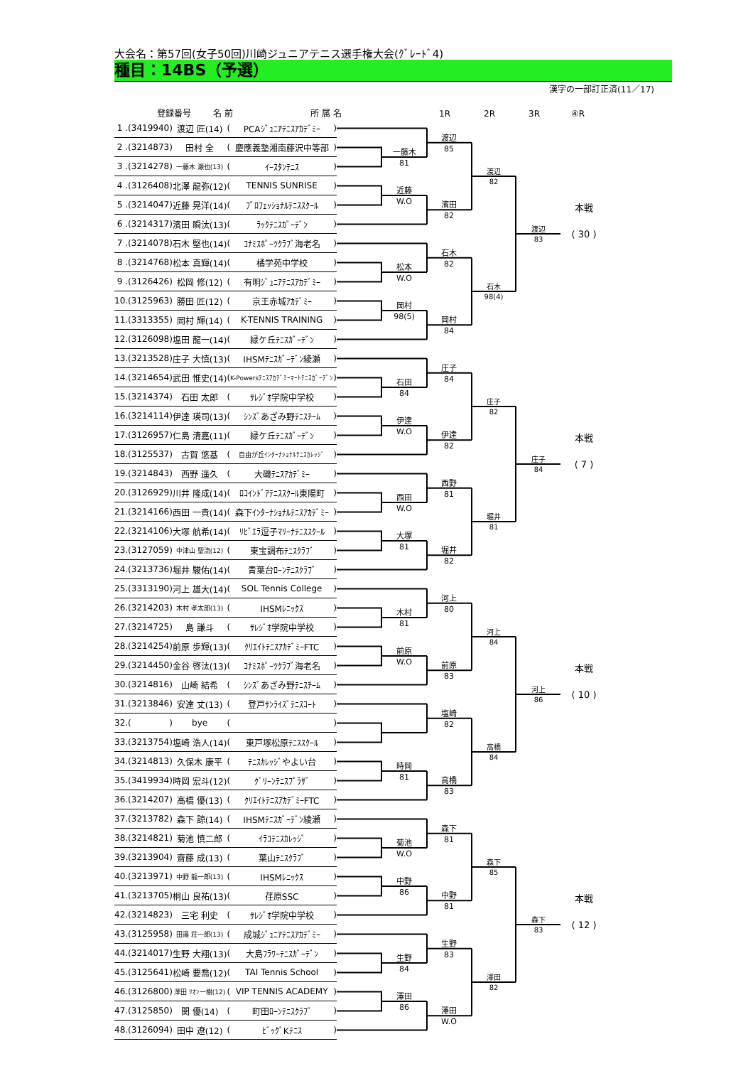大会名：第57回(女子50回)川崎ジュニアテニス選手権大会(ｸﾞﾚｰﾄﾞ4)
種目：14BS（予選）
漢字の一部訂正済(11／17)
登録番号 名 前 所 属 名 1R 2R 3R ④R
| 1 | . | ( | 3419940 | ) | 渡辺 匠(14) | ( | PCAｼﾞｭﾆｱﾃﾆｽｱｶﾃﾞﾐｰ | ) |
| 2 | . | ( | 3214873 | ) | 田村 全 | ( | 慶應義塾湘南藤沢中等部 | ) |
| 3 | . | ( | 3214278 | ) | 一藤木 瀬也(13) | ( | ｲｰｽﾀﾝﾃﾆｽ | ) |
| 4 | . | ( | 3126408 | ) | 北澤 龍弥(12) | ( | TENNIS SUNRISE | ) |
| 5 | . | ( | 3214047 | ) | 近藤 晃洋(14) | ( | ﾌﾟﾛﾌｪｯｼｮﾅﾙﾃﾆｽｽｸｰﾙ | ) |
| 6 | . | ( | 3214317 | ) | 濱田 瞬汰(13) | ( | ﾗｯｸﾃﾆｽｶﾞｰﾃﾞﾝ | ) |
| 7 | . | ( | 3214078 | ) | 石木 堅也(14) | ( | ｺﾅﾐｽﾎﾟｰﾂｸﾗﾌﾞ海老名 | ) |
| 8 | . | ( | 3214768 | ) | 松本 真輝(14) | ( | 橘学苑中学校 | ) |
| 9 | . | ( | 3126426 | ) | 松岡 修(12) | ( | 有明ｼﾞｭﾆｱﾃﾆｽｱｶﾃﾞﾐｰ | ) |
| 10 | . | ( | 3125963 | ) | 勝田 匠(12) | ( | 京王赤城ｱｶﾃﾞﾐｰ | ) |
| 11 | . | ( | 3313355 | ) | 岡村 輝(14) | ( | K-TENNIS TRAINING | ) |
| 12 | . | ( | 3126098 | ) | 塩田 龍一(14) | ( | 緑ケ丘ﾃﾆｽｶﾞｰﾃﾞﾝ | ) |
| 13 | . | ( | 3213528 | ) | 庄子 大慎(13) | ( | IHSMﾃﾆｽｶﾞｰﾃﾞﾝ綾瀬 | ) |
| 14 | . | ( | 3214654 | ) | 武田 惟史(14) | ( | K-Powersﾃﾆｽｱｶﾃﾞﾐｰﾏｰﾄﾃﾆｽｶﾞｰﾃﾞﾝ | ) |
| 15 | . | ( | 3214374 | ) | 石田 太郎 | ( | ｻﾚｼﾞｵ学院中学校 | ) |
| 16 | . | ( | 3214114 | ) | 伊達 瑛司(13) | ( | ｼﾝｽﾞあざみ野ﾃﾆｽﾁｰﾑ | ) |
| 17 | . | ( | 3126957 | ) | 仁島 清嘉(11) | ( | 緑ケ丘ﾃﾆｽｶﾞｰﾃﾞﾝ | ) |
| 18 | . | ( | 3125537 | ) | 古賀 悠基 | ( | 自由が丘ｲﾝﾀｰﾅｼｮﾅﾙﾃﾆｽｶﾚｯｼﾞ | ) |
| 19 | . | ( | 3214843 | ) | 西野 遥久 | ( | 大磯ﾃﾆｽｱｶﾃﾞﾐｰ | ) |
| 20 | . | ( | 3126929 | ) | 川井 隆成(14) | ( | ﾛｺｲﾝﾄﾞｱﾃﾆｽｽｸｰﾙ東陽町 | ) |
| 21 | . | ( | 3214166 | ) | 西田 一貴(14) | ( | 森下ｲﾝﾀｰﾅｼｮﾅﾙﾃﾆｽｱｶﾃﾞﾐｰ | ) |
| 22 | . | ( | 3214106 | ) | 大塚 航希(14) | ( | ﾘﾋﾞｴﾗ逗子ﾏﾘｰﾅﾃﾆｽｽｸｰﾙ | ) |
| 23 | . | ( | 3127059 | ) | 中津山 聖流(12) | ( | 東宝調布ﾃﾆｽｸﾗﾌﾞ | ) |
| 24 | . | ( | 3213736 | ) | 堀井 駿佑(14) | ( | 青葉台ﾛｰﾝﾃﾆｽｸﾗﾌﾞ | ) |
| 25 | . | ( | 3313190 | ) | 河上 雄大(14) | ( | SOL Tennis College | ) |
| 26 | . | ( | 3214203 | ) | 木村 孝太郎(13) | ( | IHSMﾚﾆｯｸｽ | ) |
| 27 | . | ( | 3214725 | ) | 島 謙斗 | ( | ｻﾚｼﾞｵ学院中学校 | ) |
| 28 | . | ( | 3214254 | ) | 前原 歩輝(13) | ( | ｸﾘｴｲﾄﾃﾆｽｱｶﾃﾞﾐｰFTC | ) |
| 29 | . | ( | 3214450 | ) | 金谷 啓汰(13) | ( | ｺﾅﾐｽﾎﾟｰﾂｸﾗﾌﾞ海老名 | ) |
| 30 | . | ( | 3214816 | ) | 山崎 結希 | ( | ｼﾝｽﾞあざみ野ﾃﾆｽﾁｰﾑ | ) |
| 31 | . | ( | 3213846 | ) | 安達 丈(13) | ( | 登戸ｻﾝﾗｲｽﾞﾃﾆｽｺｰﾄ | ) |
| 32 | . | ( | | ) | bye | ( | | ) |
| 33 | . | ( | 3213754 | ) | 塩崎 浩人(14) | ( | 東戸塚松原ﾃﾆｽｽｸｰﾙ | ) |
| 34 | . | ( | 3214813 | ) | 久保木 康平 | ( | ﾃﾆｽｶﾚｯｼﾞやよい台 | ) |
| 35 | . | ( | 3419934 | ) | 時岡 宏斗(12) | ( | ｸﾞﾘｰﾝﾃﾆｽﾌﾟﾗｻﾞ | ) |
| 36 | . | ( | 3214207 | ) | 高橋 優(13) | ( | ｸﾘｴｲﾄﾃﾆｽｱｶﾃﾞﾐｰFTC | ) |
| 37 | . | ( | 3213782 | ) | 森下 諒(14) | ( | IHSMﾃﾆｽｶﾞｰﾃﾞﾝ綾瀬 | ) |
| 38 | . | ( | 3214821 | ) | 菊池 慎二郎 | ( | ｲﾗｺﾃﾆｽｶﾚｯｼﾞ | ) |
| 39 | . | ( | 3213904 | ) | 齋藤 成(13) | ( | 葉山ﾃﾆｽｸﾗﾌﾞ | ) |
| 40 | . | ( | 3213971 | ) | 中野 龍一郎(13) | ( | IHSMﾚﾆｯｸｽ | ) |
| 41 | . | ( | 3213705 | ) | 桐山 良祐(13) | ( | 荏原SSC | ) |
| 42 | . | ( | 3214823 | ) | 三宅 利史 | ( | ｻﾚｼﾞｵ学院中学校 | ) |
| 43 | . | ( | 3125958 | ) | 田邉 荘一郎(13) | ( | 成城ｼﾞｭﾆｱﾃﾆｽｱｶﾃﾞﾐｰ | ) |
| 44 | . | ( | 3214017 | ) | 生野 大翔(13) | ( | 大島ﾌﾗﾜｰﾃﾆｽｶﾞｰﾃﾞﾝ | ) |
| 45 | . | ( | 3125641 | ) | 松崎 要喬(12) | ( | TAI Tennis School | ) |
| 46 | . | ( | 3126800 | ) | 澤田 ﾘｵﾝ一樹(12) | ( | VIP TENNIS ACADEMY | ) |
| 47 | . | ( | 3125850 | ) | 関 優(14) | ( | 町田ﾛｰﾝﾃﾆｽｸﾗﾌﾞ | ) |
| 48 | . | ( | 3126094 | ) | 田中 遼(12) | ( | ﾋﾞｯｸﾞKﾃﾆｽ | ) |
一藤木
81
近藤
W.O
松本
W.O
岡村
98(5)
石田
84
伊達
W.O
西田
W.O
大塚
81
木村
81
前原
W.O
時岡
81
菊池
W.O
中野
86
生野
84
澤田
86
渡辺
85
濱田
82
石木
82
岡村
84
庄子
84
伊達
82
西野
81
堀井
82
河上
80
前原
83
塩崎
82
高橋
83
森下
81
中野
81
生野
83
澤田
W.O
渡辺
82
石木
98(4)
庄子
82
堀井
81
河上
84
高橋
84
森下
85
澤田
82
渡辺
83
庄子
84
河上
86
森下
83
本戦
( 30 )
本戦
( 7 )
本戦
( 10 )
本戦
( 12 )